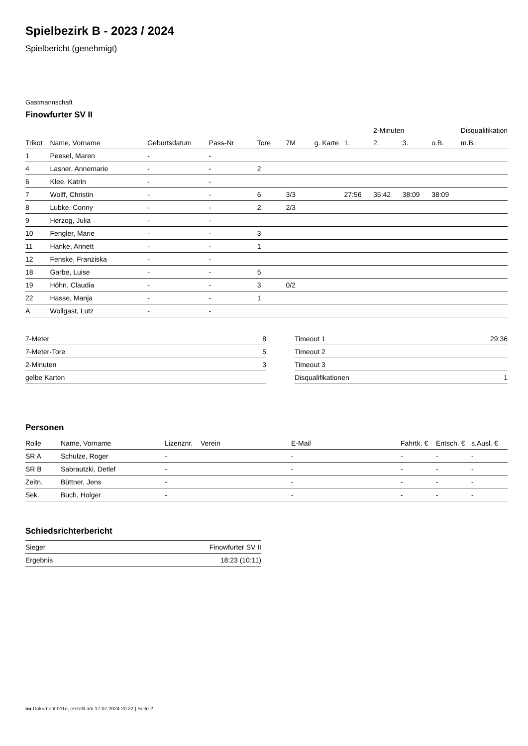Spielbezirk B - 2023 / 2024
Spielbericht (genehmigt)
Gastmannschaft
Finowfurter SV II
| | | | | | | | | 2-Minuten | | | Disqualifikation |
| --- | --- | --- | --- | --- | --- | --- | --- | --- | --- | --- | --- |
| Trikot | Name, Vorname | Geburtsdatum | Pass-Nr | Tore | 7M | g. Karte | 1. | 2. | 3. | o.B. | m.B. |
| 1 | Peesel, Maren | - | - | | | | | | | | |
| 4 | Lasner, Annemarie | - | - | 2 | | | | | | | |
| 6 | Klee, Katrin | - | - | | | | | | | | |
| 7 | Wolff, Christin | - | - | 6 | 3/3 | | 27:56 | 35:42 | 38:09 | 38:09 | |
| 8 | Lubke, Conny | - | - | 2 | 2/3 | | | | | | |
| 9 | Herzog, Julia | - | - | | | | | | | | |
| 10 | Fengler, Marie | - | - | 3 | | | | | | | |
| 11 | Hanke, Annett | - | - | 1 | | | | | | | |
| 12 | Fenske, Franziska | - | - | | | | | | | | |
| 18 | Garbe, Luise | - | - | 5 | | | | | | | |
| 19 | Höhn, Claudia | - | - | 3 | 0/2 | | | | | | |
| 22 | Hasse, Manja | - | - | 1 | | | | | | | |
| A | Wollgast, Lutz | - | - | | | | | | | | |
| 7-Meter | 8 |
| 7-Meter-Tore | 5 |
| 2-Minuten | 3 |
| gelbe Karten | |
| Timeout 1 | 29:36 |
| Timeout 2 | |
| Timeout 3 | |
| Disqualifikationen | 1 |
Personen
| Rolle | Name, Vorname | Lizenznr. | Verein | E-Mail | Fahrtk. € | Entsch. € | s.Ausl. € |
| --- | --- | --- | --- | --- | --- | --- | --- |
| SR A | Schulze, Roger | - | | - | - | - | - |
| SR B | Sabrautzki, Detlef | - | | - | - | - | - |
| Zeitn. | Büttner, Jens | - | | - | - | - | - |
| Sek. | Buch, Holger | - | | - | - | - | - |
Schiedsrichterbericht
| Sieger | Finowfurter SV II |
| Ergebnis | 18:23 (10:11) |
nu.Dokument 011e, erstellt am 17.07.2024 20:22 | Seite 2